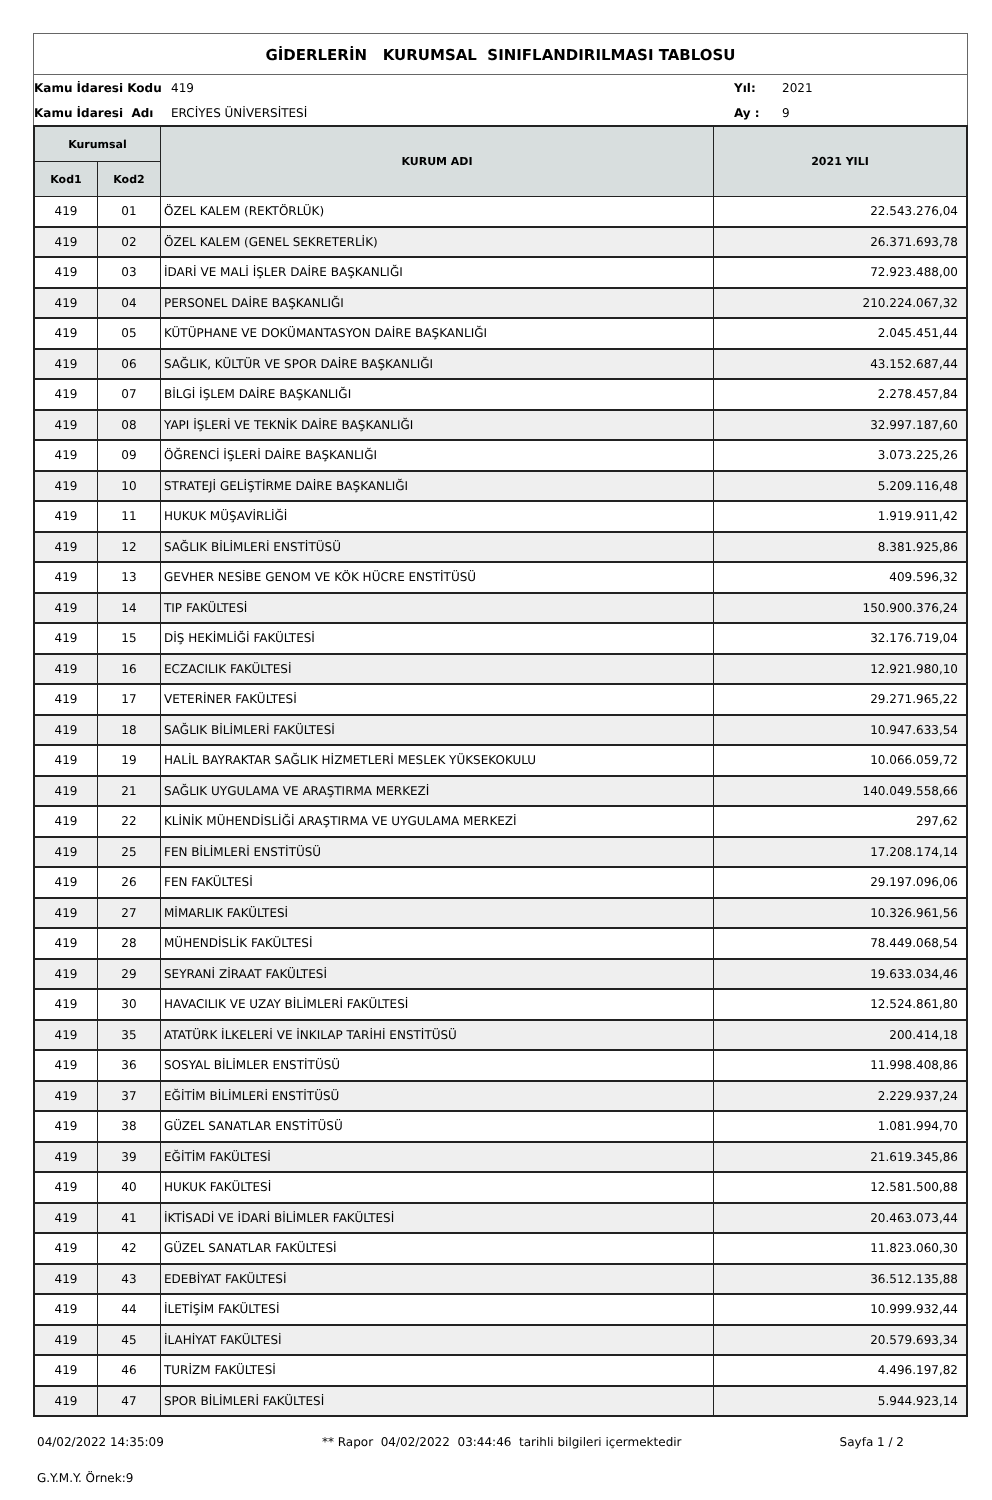GİDERLERİN KURUMSAL SINIFLANDIRILMASI TABLOSU
| Kamu İdaresi Kodu | 419 | Yıl: | 2021 |
| Kamu İdaresi Adı | ERCİYES ÜNİVERSİTESİ | Ay : | 9 |
| Kurumsal | | KURUM ADI | 2021 YILI |
| --- | --- | --- | --- |
| Kod1 | Kod2 | | |
| 419 | 01 | ÖZEL KALEM (REKTÖRLÜK) | 22.543.276,04 |
| 419 | 02 | ÖZEL KALEM (GENEL SEKRETERLİK) | 26.371.693,78 |
| 419 | 03 | İDARİ VE MALİ İŞLER DAİRE BAŞKANLIĞI | 72.923.488,00 |
| 419 | 04 | PERSONEL DAİRE BAŞKANLIĞI | 210.224.067,32 |
| 419 | 05 | KÜTÜPHANE VE DOKÜMANTASYON DAİRE BAŞKANLIĞI | 2.045.451,44 |
| 419 | 06 | SAĞLIK, KÜLTÜR VE SPOR DAİRE BAŞKANLIĞI | 43.152.687,44 |
| 419 | 07 | BİLGİ İŞLEM DAİRE BAŞKANLIĞI | 2.278.457,84 |
| 419 | 08 | YAPI İŞLERİ VE TEKNİK DAİRE BAŞKANLIĞI | 32.997.187,60 |
| 419 | 09 | ÖĞRENCİ İŞLERİ DAİRE BAŞKANLIĞI | 3.073.225,26 |
| 419 | 10 | STRATEJİ GELİŞTİRME DAİRE BAŞKANLIĞI | 5.209.116,48 |
| 419 | 11 | HUKUK MÜŞAVİRLİĞİ | 1.919.911,42 |
| 419 | 12 | SAĞLIK BİLİMLERİ ENSTİTÜSÜ | 8.381.925,86 |
| 419 | 13 | GEVHER NESİBE GENOM VE KÖK HÜCRE ENSTİTÜSÜ | 409.596,32 |
| 419 | 14 | TIP FAKÜLTESİ | 150.900.376,24 |
| 419 | 15 | DİŞ HEKİMLİĞİ FAKÜLTESİ | 32.176.719,04 |
| 419 | 16 | ECZACILIK FAKÜLTESİ | 12.921.980,10 |
| 419 | 17 | VETERİNER FAKÜLTESİ | 29.271.965,22 |
| 419 | 18 | SAĞLIK BİLİMLERİ FAKÜLTESİ | 10.947.633,54 |
| 419 | 19 | HALİL BAYRAKTAR SAĞLIK HİZMETLERİ MESLEK YÜKSEKOKULU | 10.066.059,72 |
| 419 | 21 | SAĞLIK UYGULAMA VE ARAŞTIRMA MERKEZİ | 140.049.558,66 |
| 419 | 22 | KLİNİK MÜHENDİSLİĞİ ARAŞTIRMA VE UYGULAMA MERKEZİ | 297,62 |
| 419 | 25 | FEN BİLİMLERİ ENSTİTÜSÜ | 17.208.174,14 |
| 419 | 26 | FEN FAKÜLTESİ | 29.197.096,06 |
| 419 | 27 | MİMARLIK FAKÜLTESİ | 10.326.961,56 |
| 419 | 28 | MÜHENDİSLİK FAKÜLTESİ | 78.449.068,54 |
| 419 | 29 | SEYRANİ ZİRAAT FAKÜLTESİ | 19.633.034,46 |
| 419 | 30 | HAVACILIK VE UZAY BİLİMLERİ FAKÜLTESİ | 12.524.861,80 |
| 419 | 35 | ATATÜRK İLKELERİ VE İNKILAP TARİHİ ENSTİTÜSÜ | 200.414,18 |
| 419 | 36 | SOSYAL BİLİMLER ENSTİTÜSÜ | 11.998.408,86 |
| 419 | 37 | EĞİTİM BİLİMLERİ ENSTİTÜSÜ | 2.229.937,24 |
| 419 | 38 | GÜZEL SANATLAR ENSTİTÜSÜ | 1.081.994,70 |
| 419 | 39 | EĞİTİM FAKÜLTESİ | 21.619.345,86 |
| 419 | 40 | HUKUK FAKÜLTESİ | 12.581.500,88 |
| 419 | 41 | İKTİSADİ VE İDARİ BİLİMLER FAKÜLTESİ | 20.463.073,44 |
| 419 | 42 | GÜZEL SANATLAR FAKÜLTESİ | 11.823.060,30 |
| 419 | 43 | EDEBİYAT FAKÜLTESİ | 36.512.135,88 |
| 419 | 44 | İLETİŞİM FAKÜLTESİ | 10.999.932,44 |
| 419 | 45 | İLAHİYAT FAKÜLTESİ | 20.579.693,34 |
| 419 | 46 | TURİZM FAKÜLTESİ | 4.496.197,82 |
| 419 | 47 | SPOR BİLİMLERİ FAKÜLTESİ | 5.944.923,14 |
04/02/2022 14:35:09 ** Rapor 04/02/2022 03:44:46 tarihli bilgileri içermektedir Sayfa 1 / 2
G.Y.M.Y. Örnek:9